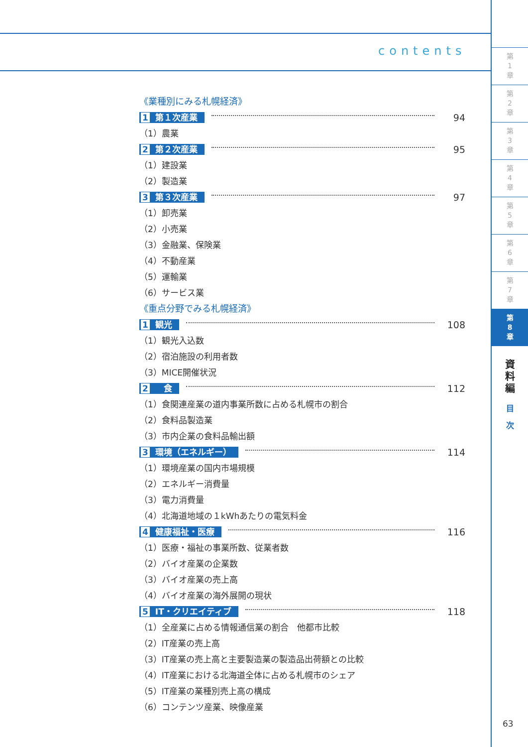contents
《業種別にみる札幌経済》
1 第１次産業 94
（1）農業
2 第２次産業 95
（1）建設業
（2）製造業
3 第３次産業 97
（1）卸売業
（2）小売業
（3）金融業、保険業
（4）不動産業
（5）運輸業
（6）サービス業
《重点分野でみる札幌経済》
1 観光 108
（1）観光入込数
（2）宿泊施設の利用者数
（3）MICE開催状況
2　食 112
（1）食関連産業の道内事業所数に占める札幌市の割合
（2）食料品製造業
（3）市内企業の食料品輸出額
3 環境（エネルギー） 114
（1）環境産業の国内市場規模
（2）エネルギー消費量
（3）電力消費量
（4）北海道地域の１kWhあたりの電気料金
4 健康福祉・医療 116
（1）医療・福祉の事業所数、従業者数
（2）バイオ産業の企業数
（3）バイオ産業の売上高
（4）バイオ産業の海外展開の現状
5 IT・クリエイティブ 118
（1）全産業に占める情報通信業の割合　他都市比較
（2）IT産業の売上高
（3）IT産業の売上高と主要製造業の製造品出荷額との比較
（4）IT産業における北海道全体に占める札幌市のシェア
（5）IT産業の業種別売上高の構成
（6）コンテンツ産業、映像産業
第
1
章
第
2
章
第
3
章
第
4
章
第
5
章
第
6
章
第
7
章
第
8
章
資
料
編
目
次
63